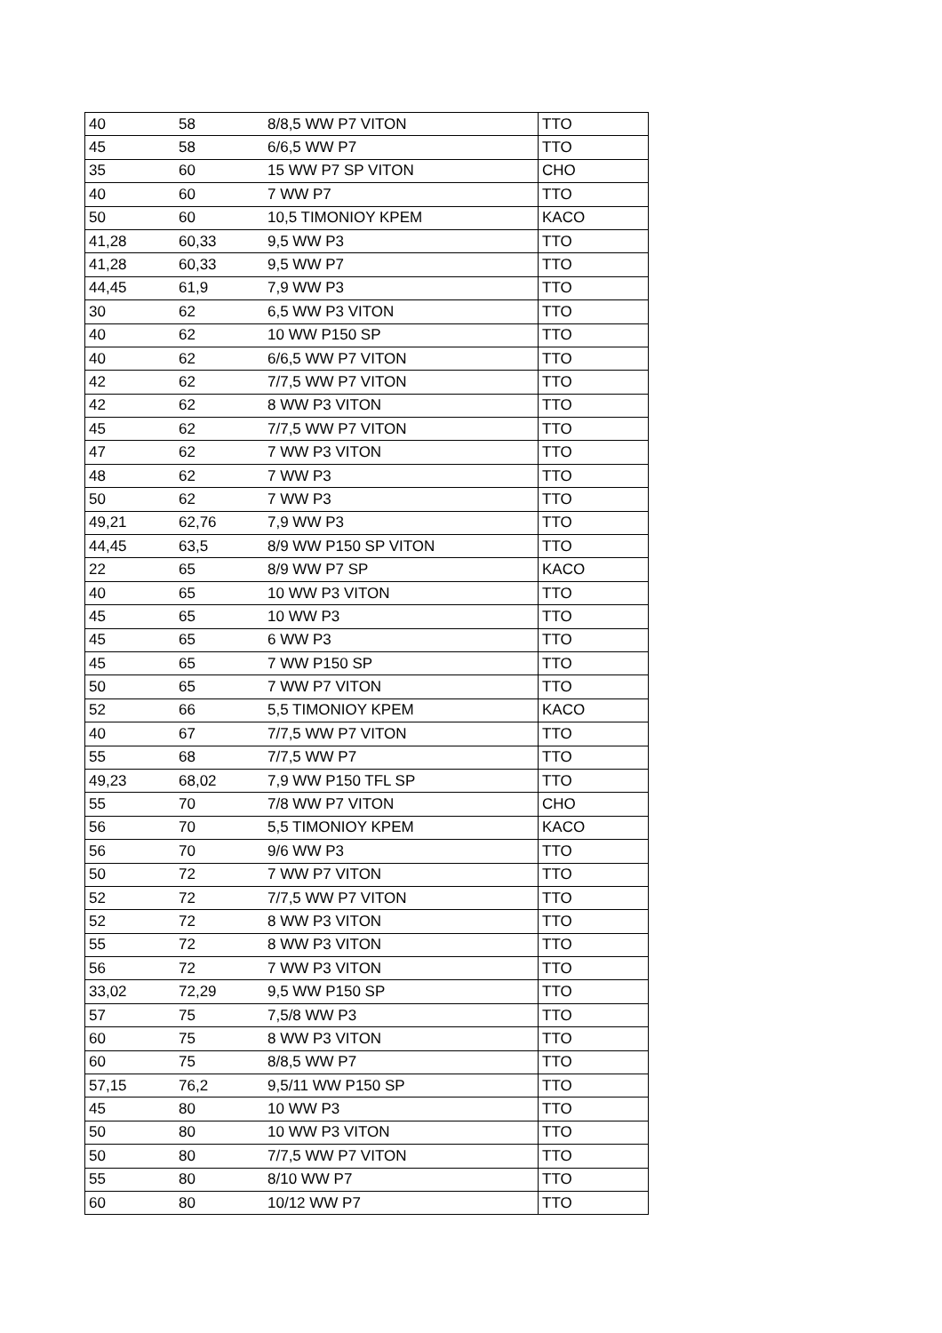| 40 | 58 | 8/8,5 WW P7 VITON | TTO |
| 45 | 58 | 6/6,5 WW P7 | TTO |
| 35 | 60 | 15 WW P7 SP VITON | CHO |
| 40 | 60 | 7 WW P7 | TTO |
| 50 | 60 | 10,5 TIMONIOY KPEM | KACO |
| 41,28 | 60,33 | 9,5 WW P3 | TTO |
| 41,28 | 60,33 | 9,5 WW P7 | TTO |
| 44,45 | 61,9 | 7,9 WW P3 | TTO |
| 30 | 62 | 6,5 WW P3 VITON | TTO |
| 40 | 62 | 10 WW P150 SP | TTO |
| 40 | 62 | 6/6,5 WW P7 VITON | TTO |
| 42 | 62 | 7/7,5 WW P7 VITON | TTO |
| 42 | 62 | 8 WW P3 VITON | TTO |
| 45 | 62 | 7/7,5 WW P7 VITON | TTO |
| 47 | 62 | 7 WW P3 VITON | TTO |
| 48 | 62 | 7 WW P3 | TTO |
| 50 | 62 | 7 WW P3 | TTO |
| 49,21 | 62,76 | 7,9 WW P3 | TTO |
| 44,45 | 63,5 | 8/9 WW P150 SP VITON | TTO |
| 22 | 65 | 8/9 WW P7 SP | KACO |
| 40 | 65 | 10 WW P3 VITON | TTO |
| 45 | 65 | 10 WW P3 | TTO |
| 45 | 65 | 6 WW P3 | TTO |
| 45 | 65 | 7 WW P150 SP | TTO |
| 50 | 65 | 7 WW P7 VITON | TTO |
| 52 | 66 | 5,5 TIMONIOY KPEM | KACO |
| 40 | 67 | 7/7,5 WW P7 VITON | TTO |
| 55 | 68 | 7/7,5 WW P7 | TTO |
| 49,23 | 68,02 | 7,9 WW P150 TFL SP | TTO |
| 55 | 70 | 7/8 WW P7 VITON | CHO |
| 56 | 70 | 5,5 TIMONIOY KPEM | KACO |
| 56 | 70 | 9/6 WW P3 | TTO |
| 50 | 72 | 7 WW P7 VITON | TTO |
| 52 | 72 | 7/7,5 WW P7 VITON | TTO |
| 52 | 72 | 8 WW P3 VITON | TTO |
| 55 | 72 | 8 WW P3 VITON | TTO |
| 56 | 72 | 7 WW P3 VITON | TTO |
| 33,02 | 72,29 | 9,5 WW P150 SP | TTO |
| 57 | 75 | 7,5/8 WW P3 | TTO |
| 60 | 75 | 8 WW P3 VITON | TTO |
| 60 | 75 | 8/8,5 WW P7 | TTO |
| 57,15 | 76,2 | 9,5/11 WW P150 SP | TTO |
| 45 | 80 | 10 WW P3 | TTO |
| 50 | 80 | 10 WW P3 VITON | TTO |
| 50 | 80 | 7/7,5 WW P7 VITON | TTO |
| 55 | 80 | 8/10 WW P7 | TTO |
| 60 | 80 | 10/12 WW P7 | TTO |